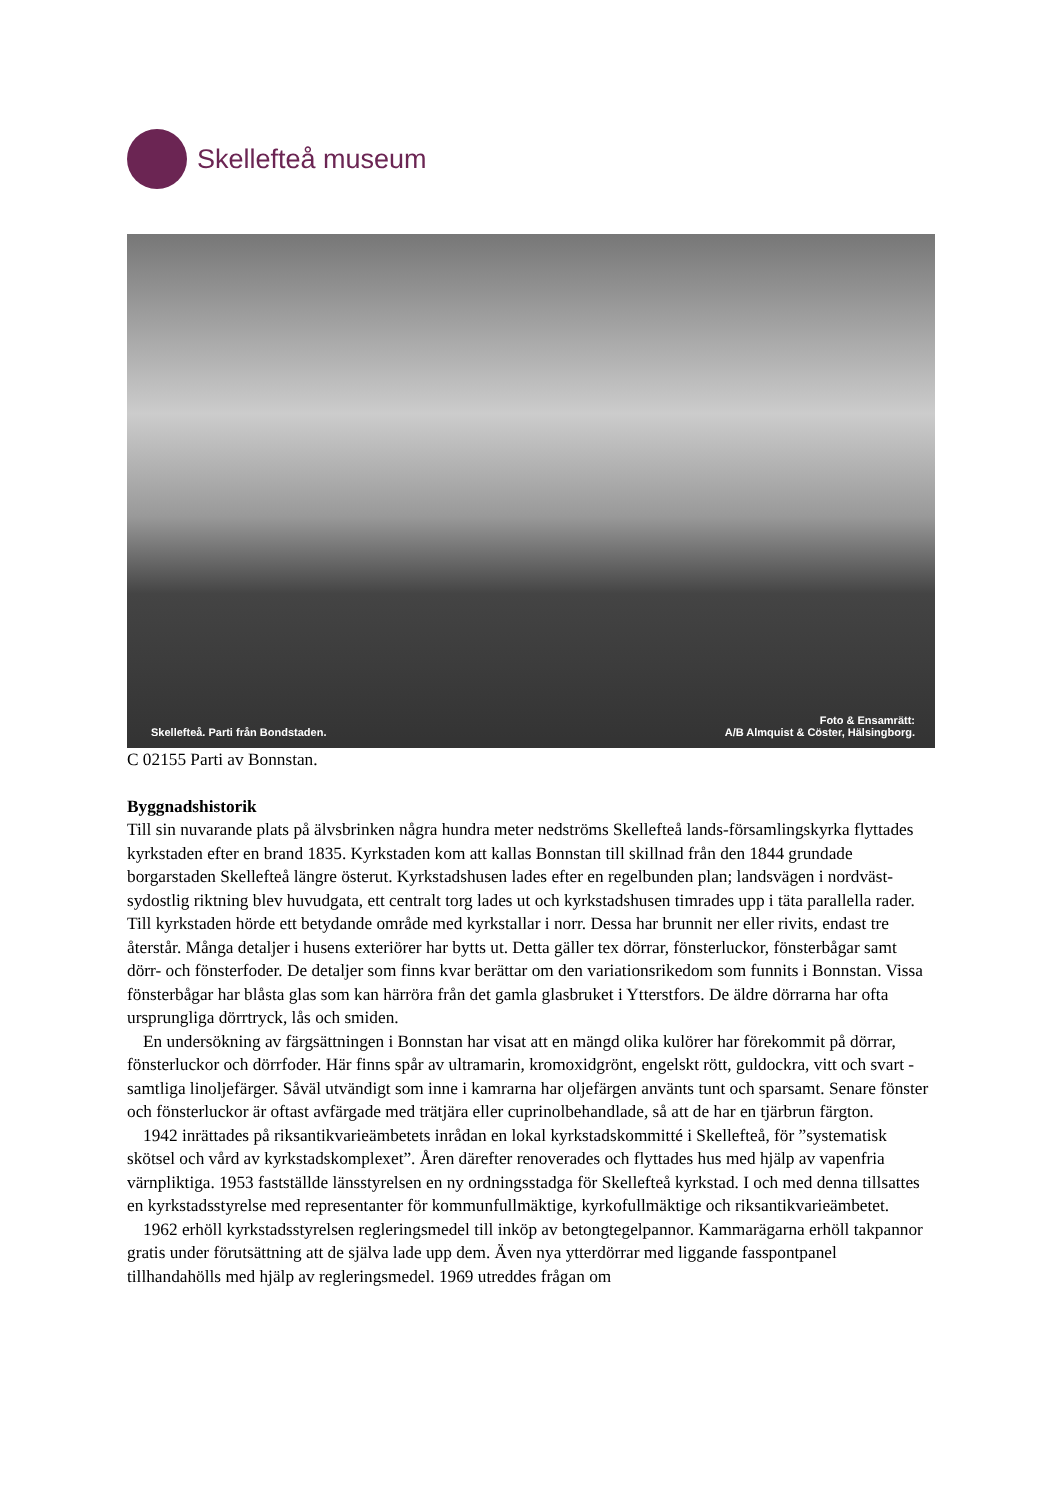Skellefteå museum
Skellefteå. Parti från Bondstaden.
Foto & Ensamrätt:
A/B Almquist & Cöster, Hälsingborg.
C 02155 Parti av Bonnstan.
Byggnadshistorik
Till sin nuvarande plats på älvsbrinken några hundra meter nedströms Skellefteå lands-församlingskyrka flyttades kyrkstaden efter en brand 1835. Kyrkstaden kom att kallas Bonnstan till skillnad från den 1844 grundade borgarstaden Skellefteå längre österut. Kyrkstadshusen lades efter en regelbunden plan; landsvägen i nordväst-sydostlig riktning blev huvudgata, ett centralt torg lades ut och kyrkstadshusen timrades upp i täta parallella rader. Till kyrkstaden hörde ett betydande område med kyrkstallar i norr. Dessa har brunnit ner eller rivits, endast tre återstår. Många detaljer i husens exteriörer har bytts ut. Detta gäller tex dörrar, fönsterluckor, fönsterbågar samt dörr- och fönsterfoder. De detaljer som finns kvar berättar om den variationsrikedom som funnits i Bonnstan. Vissa fönsterbågar har blåsta glas som kan härröra från det gamla glasbruket i Ytterstfors. De äldre dörrarna har ofta ursprungliga dörrtryck, lås och smiden.
En undersökning av färgsättningen i Bonnstan har visat att en mängd olika kulörer har förekommit på dörrar, fönsterluckor och dörrfoder. Här finns spår av ultramarin, kromoxidgrönt, engelskt rött, guldockra, vitt och svart - samtliga linoljefärger. Såväl utvändigt som inne i kamrarna har oljefärgen använts tunt och sparsamt. Senare fönster och fönsterluckor är oftast avfärgade med trätjära eller cuprinolbehandlade, så att de har en tjärbrun färgton.
1942 inrättades på riksantikvarieämbetets inrådan en lokal kyrkstadskommitté i Skellefteå, för ”systematisk skötsel och vård av kyrkstadskomplexet”. Åren därefter renoverades och flyttades hus med hjälp av vapenfria värnpliktiga. 1953 fastställde länsstyrelsen en ny ordningsstadga för Skellefteå kyrkstad. I och med denna tillsattes en kyrkstadsstyrelse med representanter för kommunfullmäktige, kyrkofullmäktige och riksantikvarieämbetet.
1962 erhöll kyrkstadsstyrelsen regleringsmedel till inköp av betongtegelpannor. Kammarägarna erhöll takpannor gratis under förutsättning att de själva lade upp dem. Även nya ytterdörrar med liggande fasspontpanel tillhandahölls med hjälp av regleringsmedel. 1969 utreddes frågan om